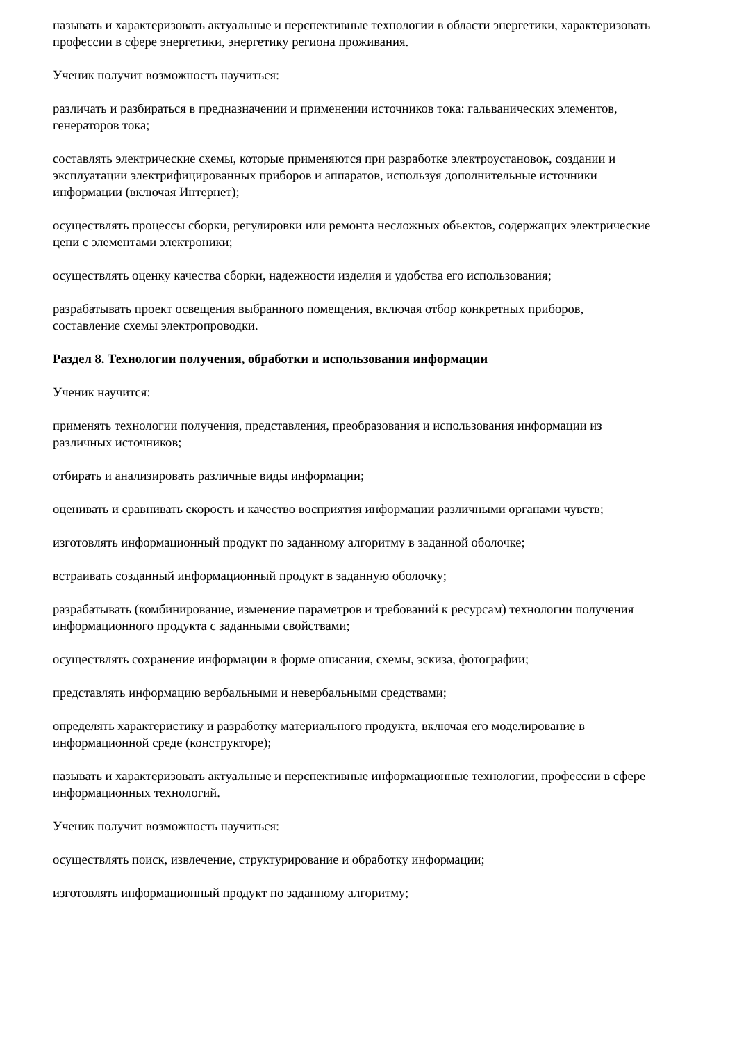называть и характеризовать актуальные и перспективные технологии в области энергетики, характеризовать профессии в сфере энергетики, энергетику региона проживания.
Ученик получит возможность научиться:
различать и разбираться в предназначении и применении источников тока: гальванических элементов, генераторов тока;
составлять электрические схемы, которые применяются при разработке электроустановок, создании и эксплуатации электрифицированных приборов и аппаратов, используя дополнительные источники информации (включая Интернет);
осуществлять процессы сборки, регулировки или ремонта несложных объектов, содержащих электрические цепи с элементами электроники;
осуществлять оценку качества сборки, надежности изделия и удобства его использования;
разрабатывать проект освещения выбранного помещения, включая отбор конкретных приборов, составление схемы электропроводки.
Раздел 8. Технологии получения, обработки и использования информации
Ученик научится:
применять технологии получения, представления, преобразования и использования информации из различных источников;
отбирать и анализировать различные виды информации;
оценивать и сравнивать скорость и качество восприятия информации различными органами чувств;
изготовлять информационный продукт по заданному алгоритму в заданной оболочке;
встраивать созданный информационный продукт в заданную оболочку;
разрабатывать (комбинирование, изменение параметров и требований к ресурсам) технологии получения информационного продукта с заданными свойствами;
осуществлять сохранение информации в форме описания, схемы, эскиза, фотографии;
представлять информацию вербальными и невербальными средствами;
определять характеристику и разработку материального продукта, включая его моделирование в информационной среде (конструкторе);
называть и характеризовать актуальные и перспективные информационные технологии, профессии в сфере информационных технологий.
Ученик получит возможность научиться:
осуществлять поиск, извлечение, структурирование и обработку информации;
изготовлять информационный продукт по заданному алгоритму;